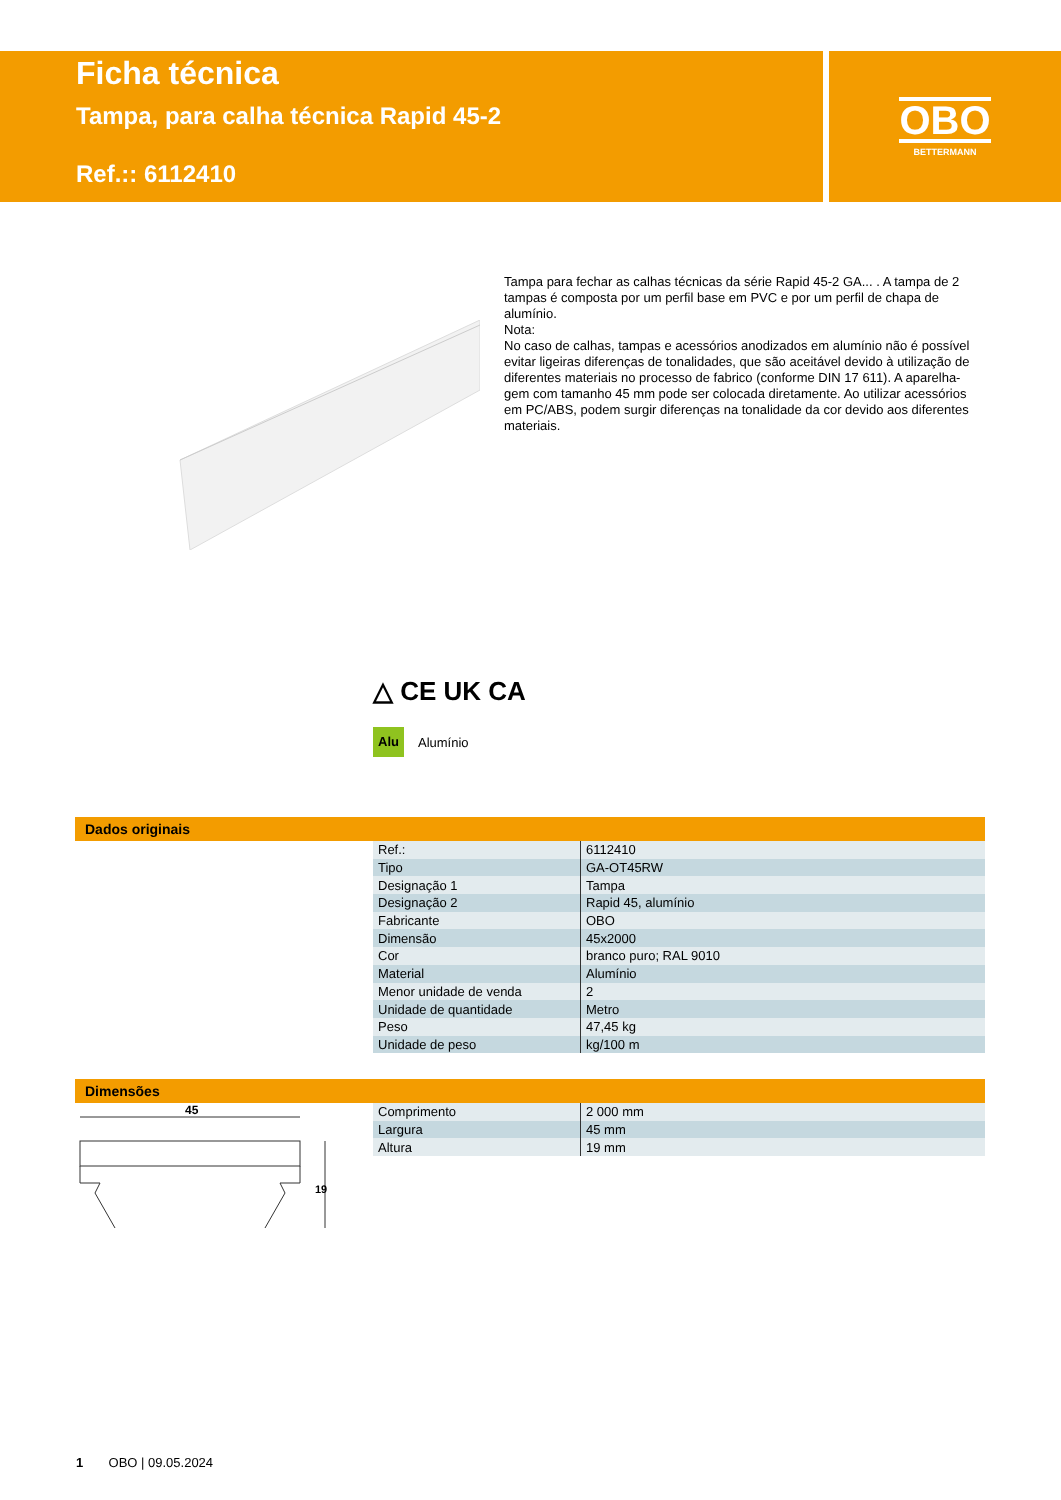Ficha técnica
Tampa, para calha técnica Rapid 45-2
Ref.:: 6112410
OBO
BETTERMANN
Tampa para fechar as calhas técnicas da série Rapid 45-2 GA... . A tampa de 2 tampas é composta por um perfil base em PVC e por um perfil de chapa de alumínio.
Nota:
No caso de calhas, tampas e acessórios anodizados em alumínio não é possível evitar ligeiras diferenças de tonalidades, que são aceitável devido à utilização de diferentes materiais no processo de fabrico (conforme DIN 17 611). A aparelha-gem com tamanho 45 mm pode ser colocada diretamente. Ao utilizar acessórios em PC/ABS, podem surgir diferenças na tonalidade da cor devido aos diferentes materiais.
△ CE UK CA
Alu Alumínio
Dados originais
| Ref.: | 6112410 |
| Tipo | GA-OT45RW |
| Designação 1 | Tampa |
| Designação 2 | Rapid 45, alumínio |
| Fabricante | OBO |
| Dimensão | 45x2000 |
| Cor | branco puro; RAL 9010 |
| Material | Alumínio |
| Menor unidade de venda | 2 |
| Unidade de quantidade | Metro |
| Peso | 47,45 kg |
| Unidade de peso | kg/100 m |
Dimensões
| Comprimento | 2 000 mm |
| Largura | 45 mm |
| Altura | 19 mm |
45
19
1 OBO | 09.05.2024